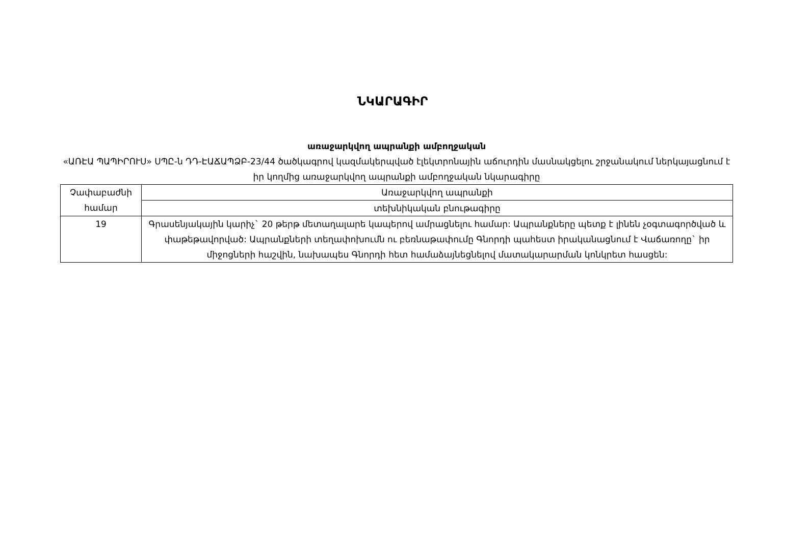ՆԿԱՐԱԳԻՐ
առաջարկվող ապրանքի ամբողջական
«ԱՌԷԱ ՊԱՊԻՐՈՒՍ» ՍՊԸ-ն ԴԴ-ԷԱՃԱՊՁԲ-23/44 ծածկագրով կազմակերպված էլեկտրոնային աճուրդին մասնակցելու շրջանակում ներկայացնում է իր կողմից առաջարկվող ապրանքի ամբողջական նկարագիրը
| Չափաբաժնի համար | Առաջարկվող ապրանքի |
| | տեխնիկական բնութագիրը |
| 19 | Գրասենյակային կարիչ` 20 թերթ մետաղալարե կապերով ամրացնելու համար: Ապրանքները պետք է լինեն չօգտագործված և փաթեթավորված: Ապրանքների տեղափոխումն ու բեռնաթափումը Գնորդի պահեստ իրականացնում է Վաճառողը` իր միջոցների հաշվին, նախապես Գնորդի հետ համաձայնեցնելով մատակարարման կոնկրետ հասցեն: |